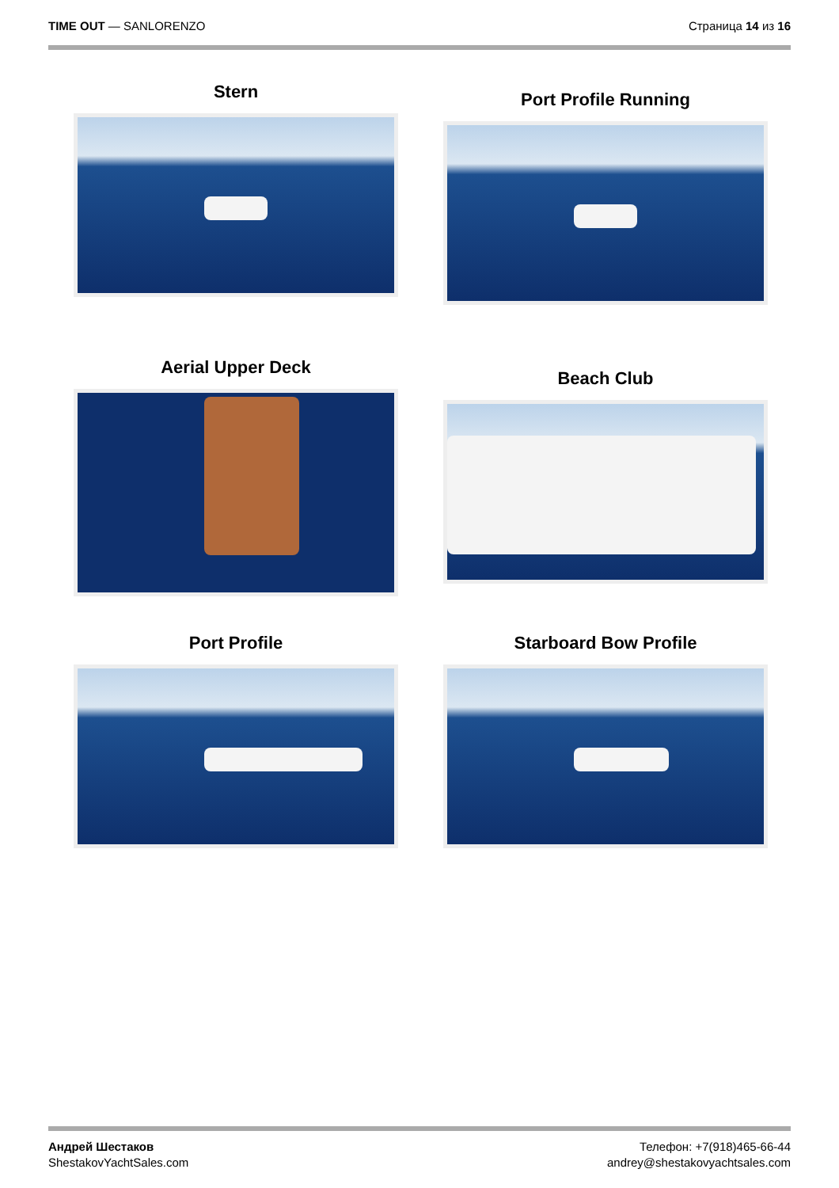TIME OUT — SANLORENZO Страница 14 из 16
Stern
Port Profile Running
Aerial Upper Deck
Beach Club
Port Profile
Starboard Bow Profile
Андрей Шестаков
ShestakovYachtSales.com
Телефон: +7(918)465-66-44
andrey@shestakovyachtsales.com